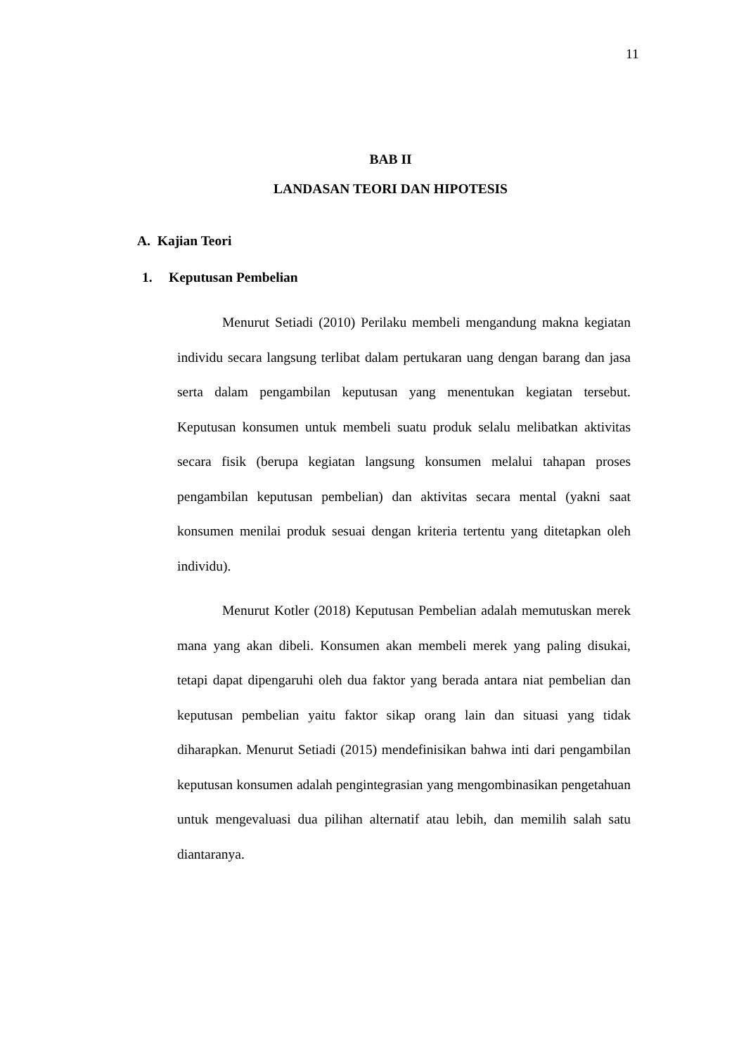11
BAB II
LANDASAN TEORI DAN HIPOTESIS
A. Kajian Teori
1. Keputusan Pembelian
Menurut Setiadi (2010) Perilaku membeli mengandung makna kegiatan individu secara langsung terlibat dalam pertukaran uang dengan barang dan jasa serta dalam pengambilan keputusan yang menentukan kegiatan tersebut. Keputusan konsumen untuk membeli suatu produk selalu melibatkan aktivitas secara fisik (berupa kegiatan langsung konsumen melalui tahapan proses pengambilan keputusan pembelian) dan aktivitas secara mental (yakni saat konsumen menilai produk sesuai dengan kriteria tertentu yang ditetapkan oleh individu).
Menurut Kotler (2018) Keputusan Pembelian adalah memutuskan merek mana yang akan dibeli. Konsumen akan membeli merek yang paling disukai, tetapi dapat dipengaruhi oleh dua faktor yang berada antara niat pembelian dan keputusan pembelian yaitu faktor sikap orang lain dan situasi yang tidak diharapkan. Menurut Setiadi (2015) mendefinisikan bahwa inti dari pengambilan keputusan konsumen adalah pengintegrasian yang mengombinasikan pengetahuan untuk mengevaluasi dua pilihan alternatif atau lebih, dan memilih salah satu diantaranya.